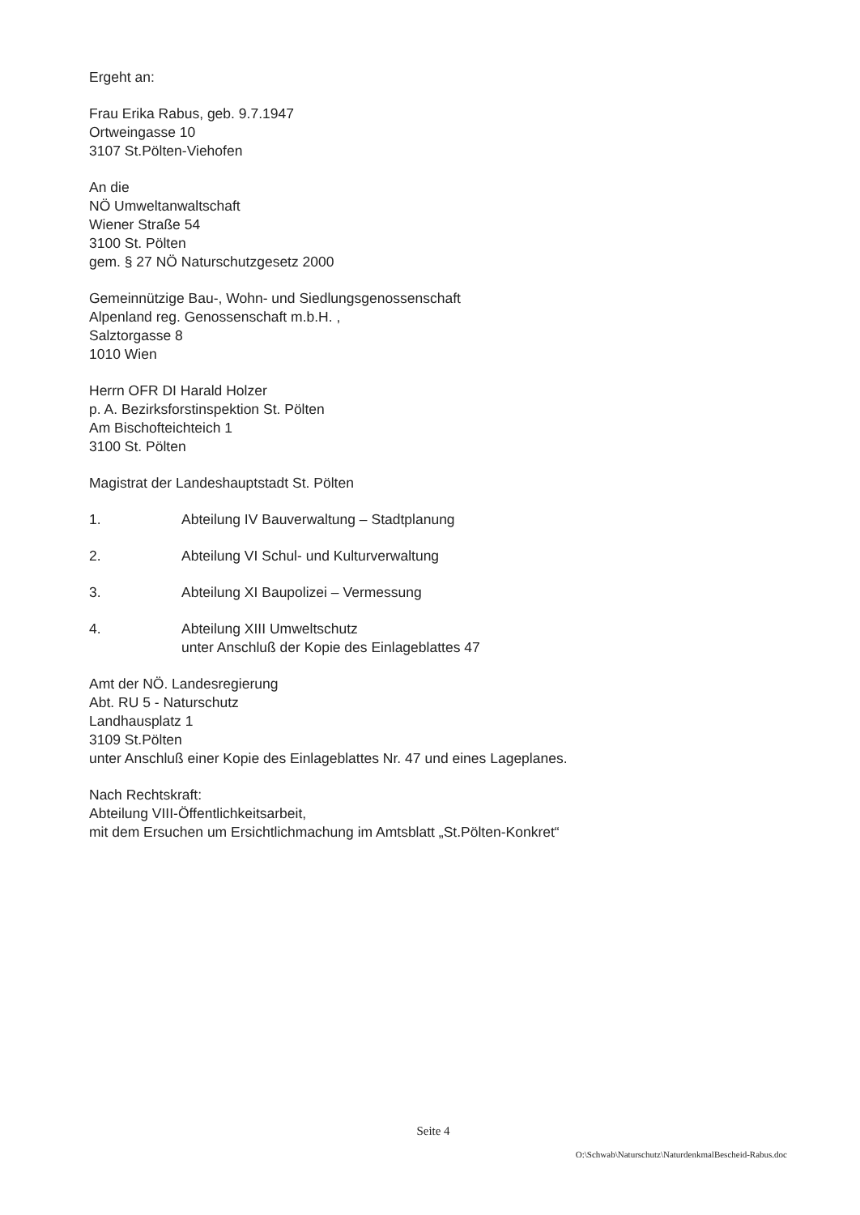Ergeht an:
Frau Erika Rabus, geb. 9.7.1947
Ortweingasse 10
3107 St.Pölten-Viehofen
An die
NÖ Umweltanwaltschaft
Wiener Straße 54
3100 St. Pölten
gem. § 27 NÖ Naturschutzgesetz 2000
Gemeinnützige Bau-, Wohn- und Siedlungsgenossenschaft
Alpenland reg. Genossenschaft m.b.H. ,
Salztorgasse 8
1010 Wien
Herrn OFR DI Harald Holzer
p. A. Bezirksforstinspektion St. Pölten
Am Bischofteichteich 1
3100 St. Pölten
Magistrat der Landeshauptstadt St. Pölten
1. Abteilung IV Bauverwaltung – Stadtplanung
2. Abteilung VI Schul- und Kulturverwaltung
3. Abteilung XI Baupolizei – Vermessung
4. Abteilung XIII Umweltschutz
unter Anschluß der Kopie des Einlageblattes 47
Amt der NÖ. Landesregierung
Abt. RU 5 - Naturschutz
Landhausplatz 1
3109 St.Pölten
unter Anschluß einer Kopie des Einlageblattes Nr. 47 und eines Lageplanes.
Nach Rechtskraft:
Abteilung VIII-Öffentlichkeitsarbeit,
mit dem Ersuchen um Ersichtlichmachung im Amtsblatt „St.Pölten-Konkret“
Seite 4
O:\Schwab\Naturschutz\NaturdenkmalBescheid-Rabus.doc